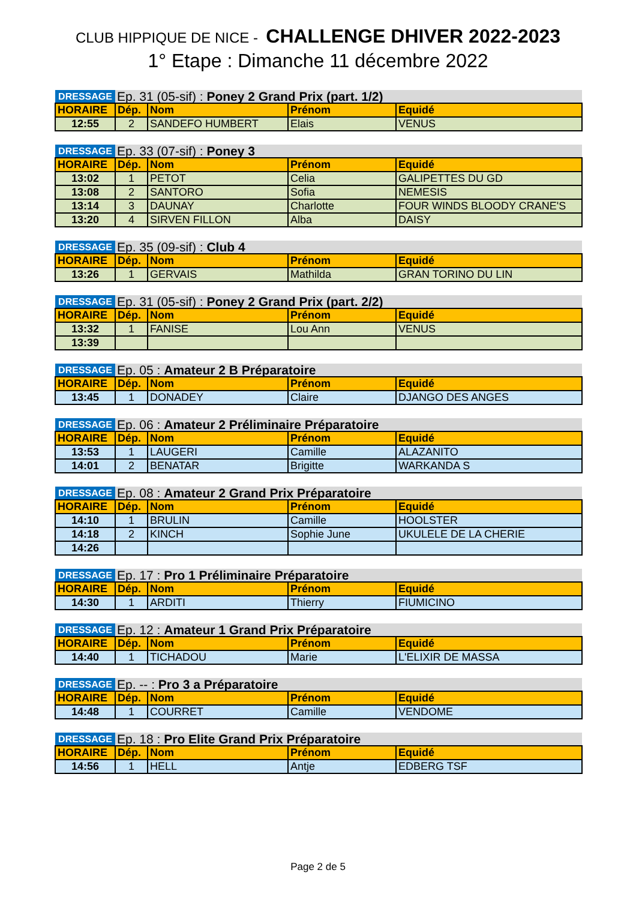CLUB HIPPIQUE DE NICE - CHALLENGE DHIVER 2022-2023
1° Etape : Dimanche 11 décembre 2022
| DRESSAGE | Ep. 31 (05-sif) : Poney 2 Grand Prix (part. 1/2) | | | |
| HORAIRE | Dép. | Nom | Prénom | Equidé |
| 12:55 | 2 | SANDEFO HUMBERT | Elais | VENUS |
| DRESSAGE | Ep. 33 (07-sif) : Poney 3 | | | |
| HORAIRE | Dép. | Nom | Prénom | Equidé |
| 13:02 | 1 | PETOT | Celia | GALIPETTES DU GD |
| 13:08 | 2 | SANTORO | Sofia | NEMESIS |
| 13:14 | 3 | DAUNAY | Charlotte | FOUR WINDS BLOODY CRANE'S |
| 13:20 | 4 | SIRVEN FILLON | Alba | DAISY |
| DRESSAGE | Ep. 35 (09-sif) : Club 4 | | | |
| HORAIRE | Dép. | Nom | Prénom | Equidé |
| 13:26 | 1 | GERVAIS | Mathilda | GRAN TORINO DU LIN |
| DRESSAGE | Ep. 31 (05-sif) : Poney 2 Grand Prix (part. 2/2) | | | |
| HORAIRE | Dép. | Nom | Prénom | Equidé |
| 13:32 | 1 | FANISE | Lou Ann | VENUS |
| 13:39 | | | | |
| DRESSAGE | Ep. 05 : Amateur 2 B Préparatoire | | | |
| HORAIRE | Dép. | Nom | Prénom | Equidé |
| 13:45 | 1 | DONADEY | Claire | DJANGO DES ANGES |
| DRESSAGE | Ep. 06 : Amateur 2 Préliminaire Préparatoire | | | |
| HORAIRE | Dép. | Nom | Prénom | Equidé |
| 13:53 | 1 | LAUGERI | Camille | ALAZANITO |
| 14:01 | 2 | BENATAR | Brigitte | WARKANDA S |
| DRESSAGE | Ep. 08 : Amateur 2 Grand Prix Préparatoire | | | |
| HORAIRE | Dép. | Nom | Prénom | Equidé |
| 14:10 | 1 | BRULIN | Camille | HOOLSTER |
| 14:18 | 2 | KINCH | Sophie June | UKULELE DE LA CHERIE |
| 14:26 | | | | |
| DRESSAGE | Ep. 17 : Pro 1 Préliminaire Préparatoire | | | |
| HORAIRE | Dép. | Nom | Prénom | Equidé |
| 14:30 | 1 | ARDITI | Thierry | FIUMICINO |
| DRESSAGE | Ep. 12 : Amateur 1 Grand Prix Préparatoire | | | |
| HORAIRE | Dép. | Nom | Prénom | Equidé |
| 14:40 | 1 | TICHADOU | Marie | L'ELIXIR DE MASSA |
| DRESSAGE | Ep. -- : Pro 3 a Préparatoire | | | |
| HORAIRE | Dép. | Nom | Prénom | Equidé |
| 14:48 | 1 | COURRET | Camille | VENDOME |
| DRESSAGE | Ep. 18 : Pro Elite Grand Prix Préparatoire | | | |
| HORAIRE | Dép. | Nom | Prénom | Equidé |
| 14:56 | 1 | HELL | Antje | EDBERG TSF |
Page 2 de 5